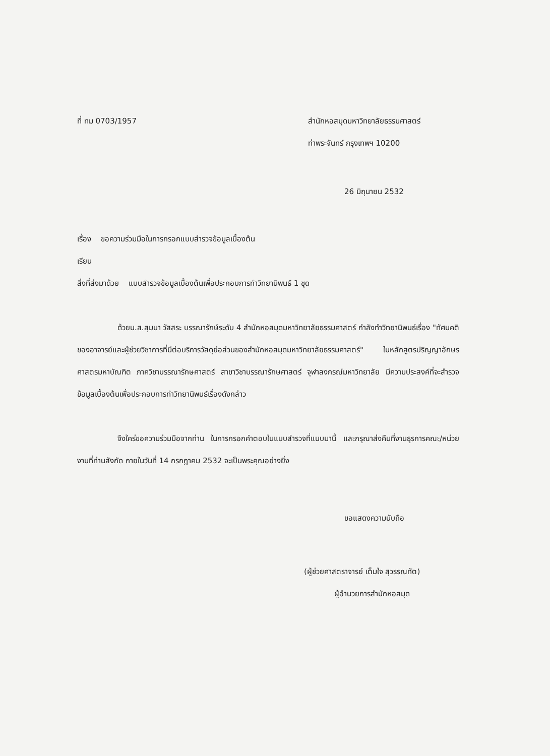ที่ ทม 0703/1957 สำนักหอสมุดมหาวิทยาลัยธรรมศาสตร์
ท่าพระจันทร์ กรุงเทพฯ 10200
26 มิถุนายน 2532
เรื่อง ขอความร่วมมือในการกรอกแบบสำรวจข้อมูลเบื้องต้น
เรียน
สิ่งที่ส่งมาด้วย แบบสำรวจข้อมูลเบื้องต้นเพื่อประกอบการทำวิทยานิพนธ์ 1 ชุด
ด้วยน.ส.สุมนา วัสสระ บรรณารักษ์ระดับ 4 สำนักหอสมุดมหาวิทยาลัยธรรมศาสตร์ กำลังทำวิทยานิพนธ์เรื่อง "ทัศนคติของอาจารย์และผู้ช่วยวิชาการที่มีต่อบริการวัสดุย่อส่วนของสำนักหอสมุดมหาวิทยาลัยธรรมศาสตร์" ในหลักสูตรปริญญาอักษรศาสตรมหาบัณฑิต ภาควิชาบรรณารักษศาสตร์ สาขาวิชาบรรณารักษศาสตร์ จุฬาลงกรณ์มหาวิทยาลัย มีความประสงค์ที่จะสำรวจข้อมูลเบื้องต้นเพื่อประกอบการทำวิทยานิพนธ์เรื่องดังกล่าว
จึงใคร่ขอความร่วมมือจากท่าน ในการกรอกคำตอบในแบบสำรวจที่แนบมานี้ และกรุณาส่งคืนที่งานธุรการคณะ/หน่วยงานที่ท่านสังกัด ภายในวันที่ 14 กรกฎาคม 2532 จะเป็นพระคุณอย่างยิ่ง
ขอแสดงความนับถือ
(ผู้ช่วยศาสตราจารย์ เต็มใจ สุวรรณทัต)
ผู้อำนวยการสำนักหอสมุด